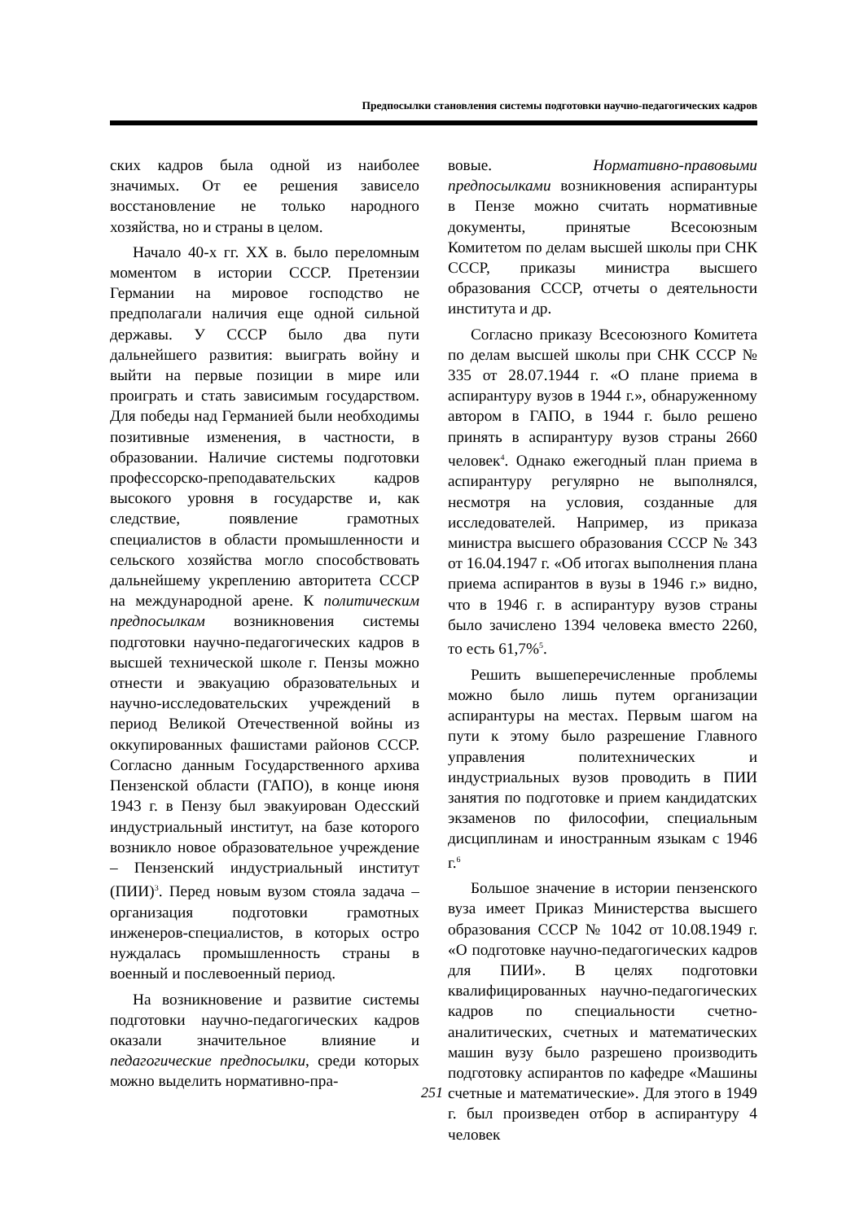Предпосылки становления системы подготовки научно-педагогических кадров
ских кадров была одной из наиболее значимых. От ее решения зависело восстановление не только народного хозяйства, но и страны в целом.
Начало 40-х гг. XX в. было переломным моментом в истории СССР. Претензии Германии на мировое господство не предполагали наличия еще одной сильной державы. У СССР было два пути дальнейшего развития: выиграть войну и выйти на первые позиции в мире или проиграть и стать зависимым государством. Для победы над Германией были необходимы позитивные изменения, в частности, в образовании. Наличие системы подготовки профессорско-преподавательских кадров высокого уровня в государстве и, как следствие, появление грамотных специалистов в области промышленности и сельского хозяйства могло способствовать дальнейшему укреплению авторитета СССР на международной арене. К политическим предпосылкам возникновения системы подготовки научно-педагогических кадров в высшей технической школе г. Пензы можно отнести и эвакуацию образовательных и научно-исследовательских учреждений в период Великой Отечественной войны из оккупированных фашистами районов СССР. Согласно данным Государственного архива Пензенской области (ГАПО), в конце июня 1943 г. в Пензу был эвакуирован Одесский индустриальный институт, на базе которого возникло новое образовательное учреждение – Пензенский индустриальный институт (ПИИ)<sup>3</sup>. Перед новым вузом стояла задача – организация подготовки грамотных инженеров-специалистов, в которых остро нуждалась промышленность страны в военный и послевоенный период.
На возникновение и развитие системы подготовки научно-педагогических кадров оказали значительное влияние и педагогические предпосылки, среди которых можно выделить нормативно-пра-
вовые. Нормативно-правовыми предпосылками возникновения аспирантуры в Пензе можно считать нормативные документы, принятые Всесоюзным Комитетом по делам высшей школы при СНК СССР, приказы министра высшего образования СССР, отчеты о деятельности института и др.
Согласно приказу Всесоюзного Комитета по делам высшей школы при СНК СССР № 335 от 28.07.1944 г. «О плане приема в аспирантуру вузов в 1944 г.», обнаруженному автором в ГАПО, в 1944 г. было решено принять в аспирантуру вузов страны 2660 человек<sup>4</sup>. Однако ежегодный план приема в аспирантуру регулярно не выполнялся, несмотря на условия, созданные для исследователей. Например, из приказа министра высшего образования СССР № 343 от 16.04.1947 г. «Об итогах выполнения плана приема аспирантов в вузы в 1946 г.» видно, что в 1946 г. в аспирантуру вузов страны было зачислено 1394 человека вместо 2260, то есть 61,7%<sup>5</sup>.
Решить вышеперечисленные проблемы можно было лишь путем организации аспирантуры на местах. Первым шагом на пути к этому было разрешение Главного управления политехнических и индустриальных вузов проводить в ПИИ занятия по подготовке и прием кандидатских экзаменов по философии, специальным дисциплинам и иностранным языкам с 1946 г.<sup>6</sup>
Большое значение в истории пензенского вуза имеет Приказ Министерства высшего образования СССР № 1042 от 10.08.1949 г. «О подготовке научно-педагогических кадров для ПИИ». В целях подготовки квалифицированных научно-педагогических кадров по специальности счетно-аналитических, счетных и математических машин вузу было разрешено производить подготовку аспирантов по кафедре «Машины счетные и математические». Для этого в 1949 г. был произведен отбор в аспирантуру 4 человек
251